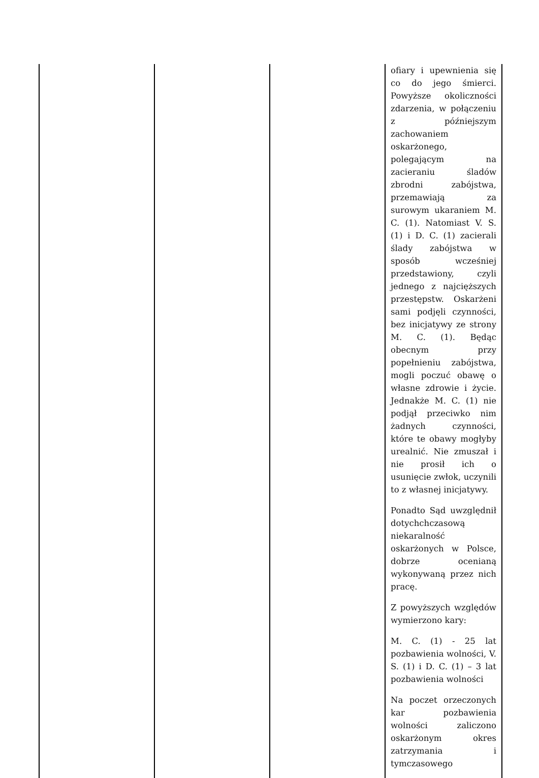| | | | ofiary i upewnienia się co do jego śmierci. Powyższe okoliczności zdarzenia, w połączeniu z późniejszym zachowaniem oskarżonego, polegającym na zacieraniu śladów zbrodni zabójstwa, przemawiają za surowym ukaraniem M. C. (1). Natomiast V. S. (1) i D. C. (1) zacierali ślady zabójstwa w sposób wcześniej przedstawiony, czyli jednego z najcięższych przestępstw. Oskarżeni sami podjęli czynności, bez inicjatywy ze strony M. C. (1). Będąc obecnym przy popełnieniu zabójstwa, mogli poczuć obawę o własne zdrowie i życie. Jednakże M. C. (1) nie podjął przeciwko nim żadnych czynności, które te obawy mogłyby urealnić. Nie zmuszał i nie prosił ich o usunięcie zwłok, uczynili to z własnej inicjatywy. Ponadto Sąd uwzględnił dotychchczasową niekaralność oskarżonych w Polsce, dobrze ocenianą wykonywaną przez nich pracę. Z powyższych względów wymierzono kary: M. C. (1) - 25 lat pozbawienia wolności, V. S. (1) i D. C. (1) – 3 lat pozbawienia wolności Na poczet orzeczonych kar pozbawienia wolności zaliczono oskarżonym okres zatrzymania i tymczasowego |